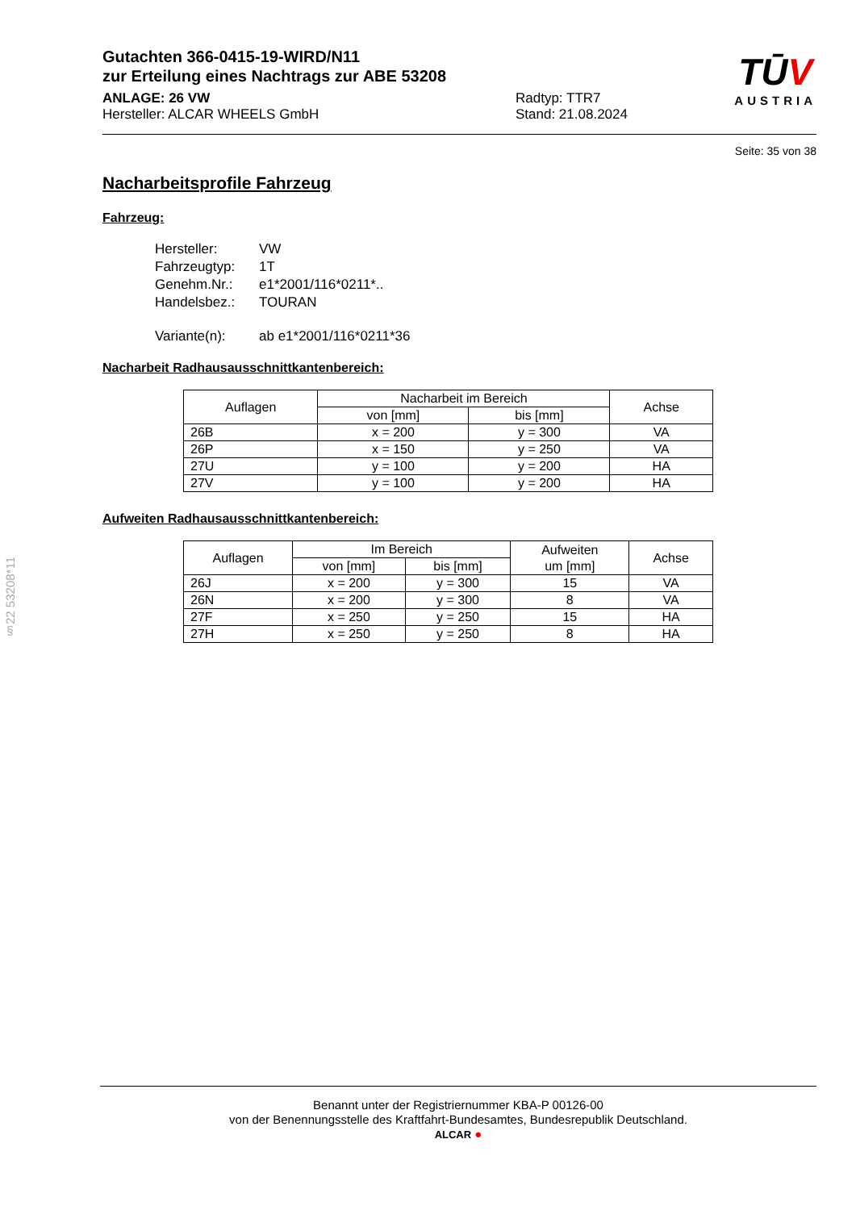Gutachten 366-0415-19-WIRD/N11
zur Erteilung eines Nachtrags zur ABE 53208
ANLAGE: 26 VW
Hersteller: ALCAR WHEELS GmbH
Radtyp: TTR7
Stand: 21.08.2024
TŪV
AUSTRIA
Seite: 35 von 38
Nacharbeitsprofile Fahrzeug
Fahrzeug:
| Hersteller: | VW |
| Fahrzeugtyp: | 1T |
| Genehm.Nr.: | e1*2001/116*0211*.. |
| Handelsbez.: | TOURAN |
| Variante(n): | ab e1*2001/116*0211*36 |
Nacharbeit Radhausausschnittkantenbereich:
| Auflagen | Nacharbeit im Bereich | | Achse |
| --- | --- | --- | --- |
| | von [mm] | bis [mm] | |
| 26B | x = 200 | y = 300 | VA |
| 26P | x = 150 | y = 250 | VA |
| 27U | y = 100 | y = 200 | HA |
| 27V | y = 100 | y = 200 | HA |
Aufweiten Radhausausschnittkantenbereich:
| Auflagen | Im Bereich | | Aufweiten um [mm] | Achse |
| --- | --- | --- | --- | --- |
| | von [mm] | bis [mm] | | |
| 26J | x = 200 | y = 300 | 15 | VA |
| 26N | x = 200 | y = 300 | 8 | VA |
| 27F | x = 250 | y = 250 | 15 | HA |
| 27H | x = 250 | y = 250 | 8 | HA |
§22 53208*11
Benannt unter der Registriernummer KBA-P 00126-00
von der Benennungsstelle des Kraftfahrt-Bundesamtes, Bundesrepublik Deutschland.
ALCAR ●